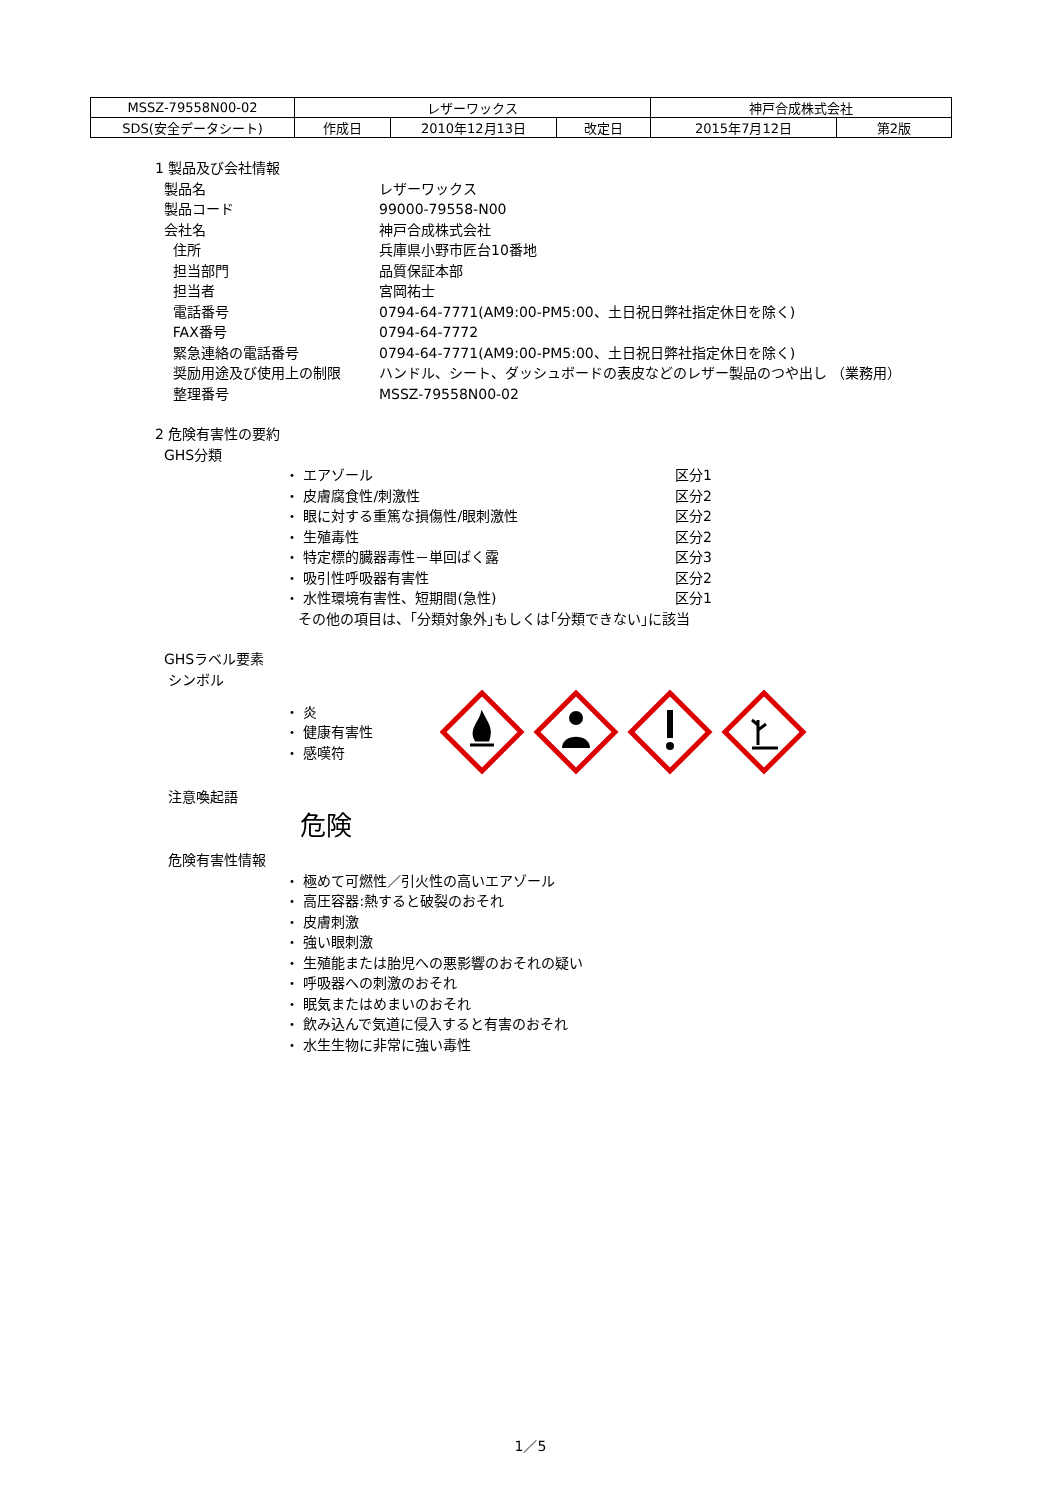| MSSZ-79558N00-02 | レザーワックス | | | 神戸合成株式会社 | |
| SDS(安全データシート) | 作成日 | 2010年12月13日 | 改定日 | 2015年7月12日 | 第2版 |
1 製品及び会社情報
製品名 レザーワックス
製品コード 99000-79558-N00
会社名 神戸合成株式会社
住所 兵庫県小野市匠台10番地
担当部門 品質保証本部
担当者 宮岡祐士
電話番号 0794-64-7771(AM9:00-PM5:00、土日祝日弊社指定休日を除く)
FAX番号 0794-64-7772
緊急連絡の電話番号 0794-64-7771(AM9:00-PM5:00、土日祝日弊社指定休日を除く)
奨励用途及び使用上の制限 ハンドル、シート、ダッシュボードの表皮などのレザー製品のつや出し （業務用）
整理番号 MSSZ-79558N00-02
2 危険有害性の要約
GHS分類
・ エアゾール 区分1
・ 皮膚腐食性/刺激性 区分2
・ 眼に対する重篤な損傷性/眼刺激性 区分2
・ 生殖毒性 区分2
・ 特定標的臓器毒性－単回ばく露 区分3
・ 吸引性呼吸器有害性 区分2
・ 水性環境有害性、短期間(急性) 区分1
その他の項目は、｢分類対象外｣もしくは｢分類できない｣に該当
GHSラベル要素
シンボル
・ 炎
・ 健康有害性
・ 感嘆符
注意喚起語
危険
危険有害性情報
・ 極めて可燃性／引火性の高いエアゾール
・ 高圧容器:熱すると破裂のおそれ
・ 皮膚刺激
・ 強い眼刺激
・ 生殖能または胎児への悪影響のおそれの疑い
・ 呼吸器への刺激のおそれ
・ 眠気またはめまいのおそれ
・ 飲み込んで気道に侵入すると有害のおそれ
・ 水生生物に非常に強い毒性
1／5